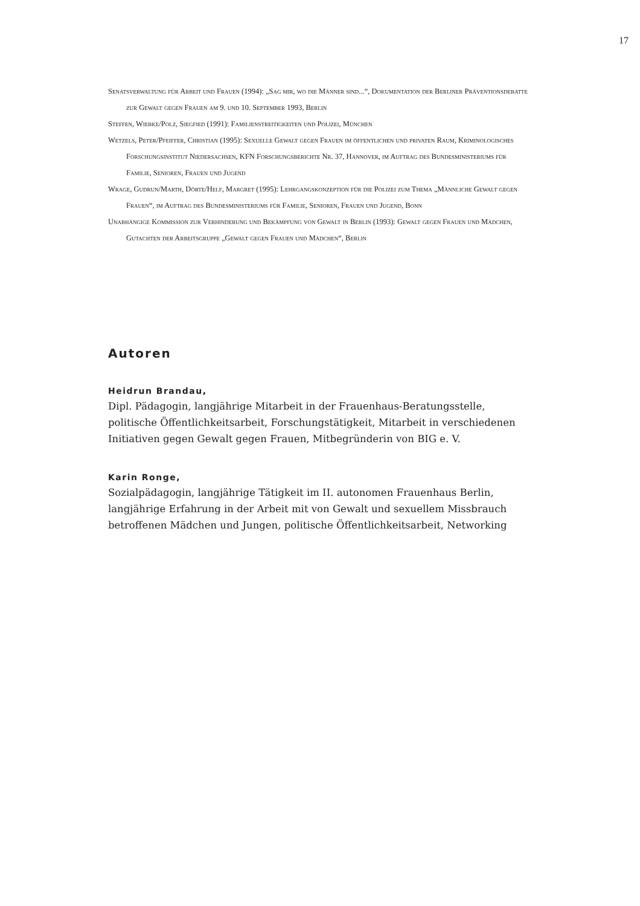17
Senatsverwaltung für Arbeit und Frauen (1994): „Sag mir, wo die Männer sind...“, Dokumentation der Berliner Präventionsdebatte zur Gewalt gegen Frauen am 9. und 10. September 1993, Berlin
Steffen, Wiebke/Polz, Siegfied (1991): Familienstreitigkeiten und Polizei, München
Wetzels, Peter/Pfeiffer, Christian (1995): Sexuelle Gewalt gegen Frauen im öffentlichen und privaten Raum, Kriminologisches Forschungsinstitut Niedersachsen, KFN Forschungsberichte Nr. 37, Hannover, im Auftrag des Bundesministeriums für Familie, Senioren, Frauen und Jugend
Wrage, Gudrun/Marth, Dörte/Helf, Margret (1995): Lehrgangskonzeption für die Polizei zum Thema „Männliche Gewalt gegen Frauen“, im Auftrag des Bundesministeriums für Familie, Senioren, Frauen und Jugend, Bonn
Unabhängige Kommission zur Verhinderung und Bekämpfung von Gewalt in Berlin (1993): Gewalt gegen Frauen und Mädchen, Gutachten der Arbeitsgruppe „Gewalt gegen Frauen und Mädchen“, Berlin
Autoren
Heidrun Brandau,
Dipl. Pädagogin, langjährige Mitarbeit in der Frauenhaus-Beratungsstelle, politische Öffentlichkeitsarbeit, Forschungstätigkeit, Mitarbeit in verschiedenen Initiativen gegen Gewalt gegen Frauen, Mitbegründerin von BIG e. V.
Karin Ronge,
Sozialpädagogin, langjährige Tätigkeit im II. autonomen Frauenhaus Berlin, langjährige Erfahrung in der Arbeit mit von Gewalt und sexuellem Missbrauch betroffenen Mädchen und Jungen, politische Öffentlichkeitsarbeit, Networking